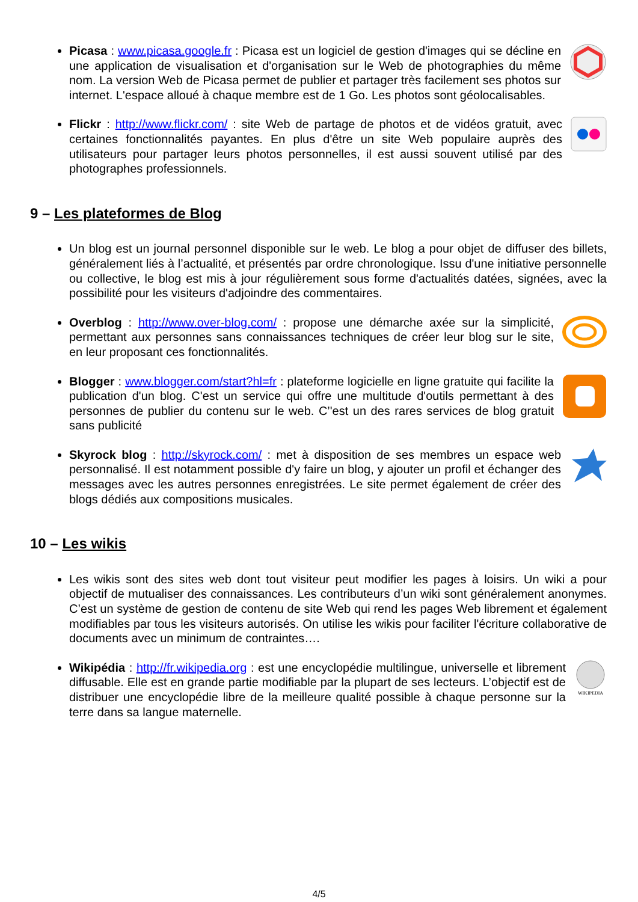Picasa : www.picasa.google.fr : Picasa est un logiciel de gestion d'images qui se décline en une application de visualisation et d'organisation sur le Web de photographies du même nom. La version Web de Picasa permet de publier et partager très facilement ses photos sur internet. L'espace alloué à chaque membre est de 1 Go. Les photos sont géolocalisables.
Flickr : http://www.flickr.com/ : site Web de partage de photos et de vidéos gratuit, avec certaines fonctionnalités payantes. En plus d'être un site Web populaire auprès des utilisateurs pour partager leurs photos personnelles, il est aussi souvent utilisé par des photographes professionnels.
9 – Les plateformes de Blog
Un blog est un journal personnel disponible sur le web. Le blog a pour objet de diffuser des billets, généralement liés à l’actualité, et présentés par ordre chronologique. Issu d'une initiative personnelle ou collective, le blog est mis à jour régulièrement sous forme d'actualités datées, signées, avec la possibilité pour les visiteurs d'adjoindre des commentaires.
Overblog : http://www.over-blog.com/ : propose une démarche axée sur la simplicité, permettant aux personnes sans connaissances techniques de créer leur blog sur le site, en leur proposant ces fonctionnalités.
Blogger : www.blogger.com/start?hl=fr : plateforme logicielle en ligne gratuite qui facilite la publication d'un blog. C'est un service qui offre une multitude d'outils permettant à des personnes de publier du contenu sur le web. C’'est un des rares services de blog gratuit sans publicité
Skyrock blog : http://skyrock.com/ : met à disposition de ses membres un espace web personnalisé. Il est notamment possible d'y faire un blog, y ajouter un profil et échanger des messages avec les autres personnes enregistrées. Le site permet également de créer des blogs dédiés aux compositions musicales.
10 – Les wikis
Les wikis sont des sites web dont tout visiteur peut modifier les pages à loisirs. Un wiki a pour objectif de mutualiser des connaissances. Les contributeurs d’un wiki sont généralement anonymes. C’est un système de gestion de contenu de site Web qui rend les pages Web librement et également modifiables par tous les visiteurs autorisés. On utilise les wikis pour faciliter l'écriture collaborative de documents avec un minimum de contraintes….
WIKIPEDIA
Wikipédia : http://fr.wikipedia.org : est une encyclopédie multilingue, universelle et librement diffusable. Elle est en grande partie modifiable par la plupart de ses lecteurs. L’objectif est de distribuer une encyclopédie libre de la meilleure qualité possible à chaque personne sur la terre dans sa langue maternelle.
4/5